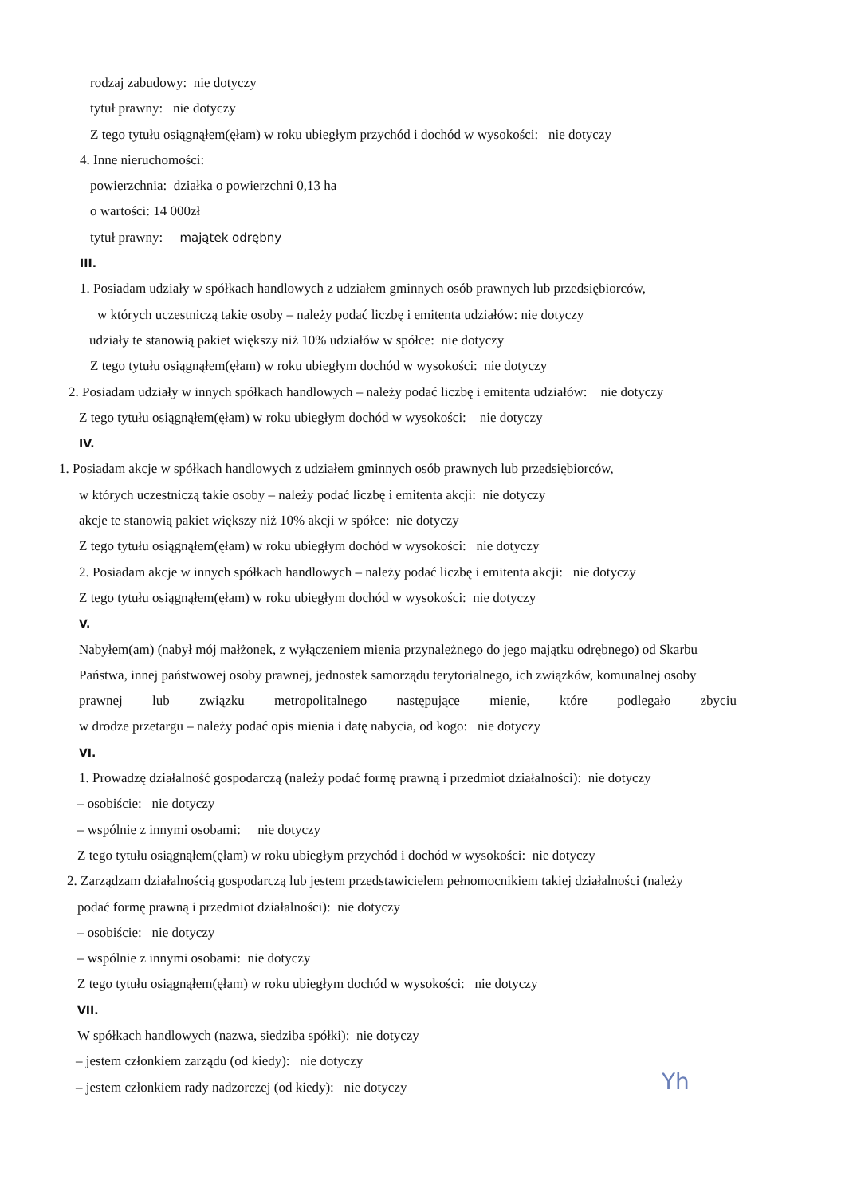rodzaj zabudowy: nie dotyczy
tytuł prawny: nie dotyczy
Z tego tytułu osiągnąłem(ęłam) w roku ubiegłym przychód i dochód w wysokości: nie dotyczy
4. Inne nieruchomości:
powierzchnia: działka o powierzchni 0,13 ha
o wartości: 14 000zł
tytuł prawny: majątek odrębny
III.
1. Posiadam udziały w spółkach handlowych z udziałem gminnych osób prawnych lub przedsiębiorców,
w których uczestniczą takie osoby – należy podać liczbę i emitenta udziałów: nie dotyczy
udziały te stanowią pakiet większy niż 10% udziałów w spółce: nie dotyczy
Z tego tytułu osiągnąłem(ęłam) w roku ubiegłym dochód w wysokości: nie dotyczy
2. Posiadam udziały w innych spółkach handlowych – należy podać liczbę i emitenta udziałów: nie dotyczy
Z tego tytułu osiągnąłem(ęłam) w roku ubiegłym dochód w wysokości: nie dotyczy
IV.
1. Posiadam akcje w spółkach handlowych z udziałem gminnych osób prawnych lub przedsiębiorców,
w których uczestniczą takie osoby – należy podać liczbę i emitenta akcji: nie dotyczy
akcje te stanowią pakiet większy niż 10% akcji w spółce: nie dotyczy
Z tego tytułu osiągnąłem(ęłam) w roku ubiegłym dochód w wysokości: nie dotyczy
2. Posiadam akcje w innych spółkach handlowych – należy podać liczbę i emitenta akcji: nie dotyczy
Z tego tytułu osiągnąłem(ęłam) w roku ubiegłym dochód w wysokości: nie dotyczy
V.
Nabyłem(am) (nabył mój małżonek, z wyłączeniem mienia przynależnego do jego majątku odrębnego) od Skarbu
Państwa, innej państwowej osoby prawnej, jednostek samorządu terytorialnego, ich związków, komunalnej osoby
prawnej lub związku metropolitalnego następujące mienie, które podlegało zbyciu
w drodze przetargu – należy podać opis mienia i datę nabycia, od kogo: nie dotyczy
VI.
1. Prowadzę działalność gospodarczą (należy podać formę prawną i przedmiot działalności): nie dotyczy
– osobiście: nie dotyczy
– wspólnie z innymi osobami: nie dotyczy
Z tego tytułu osiągnąłem(ęłam) w roku ubiegłym przychód i dochód w wysokości: nie dotyczy
2. Zarządzam działalnością gospodarczą lub jestem przedstawicielem pełnomocnikiem takiej działalności (należy
podać formę prawną i przedmiot działalności): nie dotyczy
– osobiście: nie dotyczy
– wspólnie z innymi osobami: nie dotyczy
Z tego tytułu osiągnąłem(ęłam) w roku ubiegłym dochód w wysokości: nie dotyczy
VII.
W spółkach handlowych (nazwa, siedziba spółki): nie dotyczy
– jestem członkiem zarządu (od kiedy): nie dotyczy
– jestem członkiem rady nadzorczej (od kiedy): nie dotyczy
Yh